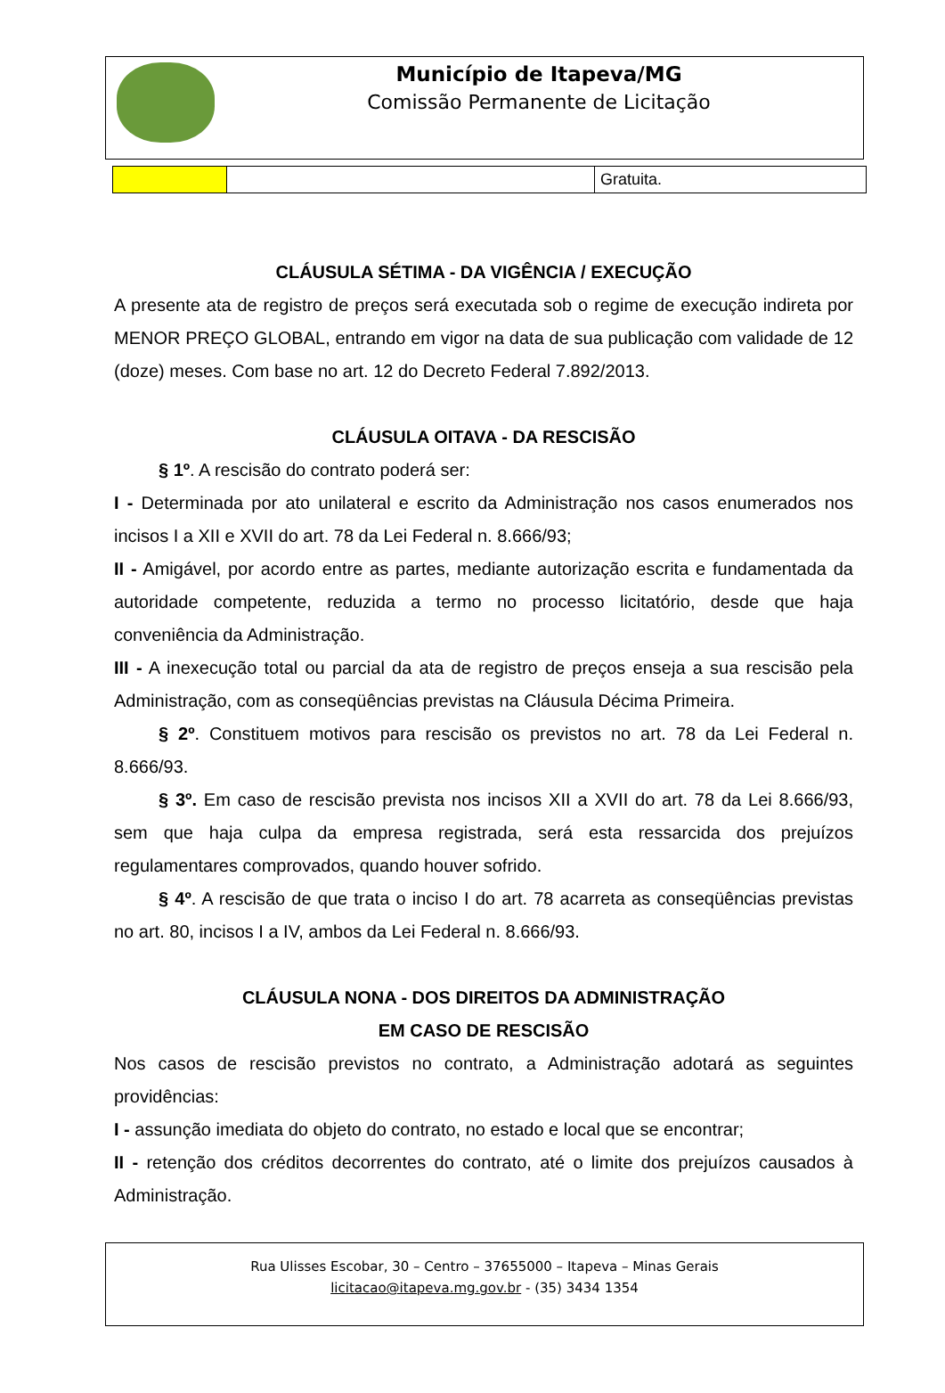Município de Itapeva/MG
Comissão Permanente de Licitação
| | | Gratuita. |
CLÁUSULA SÉTIMA - DA VIGÊNCIA / EXECUÇÃO
A presente ata de registro de preços será executada sob o regime de execução indireta por MENOR PREÇO GLOBAL, entrando em vigor na data de sua publicação com validade de 12 (doze) meses. Com base no art. 12 do Decreto Federal 7.892/2013.
CLÁUSULA OITAVA - DA RESCISÃO
§ 1º. A rescisão do contrato poderá ser:
I - Determinada por ato unilateral e escrito da Administração nos casos enumerados nos incisos I a XII e XVII do art. 78 da Lei Federal n. 8.666/93;
II - Amigável, por acordo entre as partes, mediante autorização escrita e fundamentada da autoridade competente, reduzida a termo no processo licitatório, desde que haja conveniência da Administração.
III - A inexecução total ou parcial da ata de registro de preços enseja a sua rescisão pela Administração, com as conseqüências previstas na Cláusula Décima Primeira.
§ 2º. Constituem motivos para rescisão os previstos no art. 78 da Lei Federal n. 8.666/93.
§ 3º. Em caso de rescisão prevista nos incisos XII a XVII do art. 78 da Lei 8.666/93, sem que haja culpa da empresa registrada, será esta ressarcida dos prejuízos regulamentares comprovados, quando houver sofrido.
§ 4º. A rescisão de que trata o inciso I do art. 78 acarreta as conseqüências previstas no art. 80, incisos I a IV, ambos da Lei Federal n. 8.666/93.
CLÁUSULA NONA - DOS DIREITOS DA ADMINISTRAÇÃO
EM CASO DE RESCISÃO
Nos casos de rescisão previstos no contrato, a Administração adotará as seguintes providências:
I - assunção imediata do objeto do contrato, no estado e local que se encontrar;
II - retenção dos créditos decorrentes do contrato, até o limite dos prejuízos causados à Administração.
Rua Ulisses Escobar, 30 – Centro – 37655000 – Itapeva – Minas Gerais
licitacao@itapeva.mg.gov.br - (35) 3434 1354